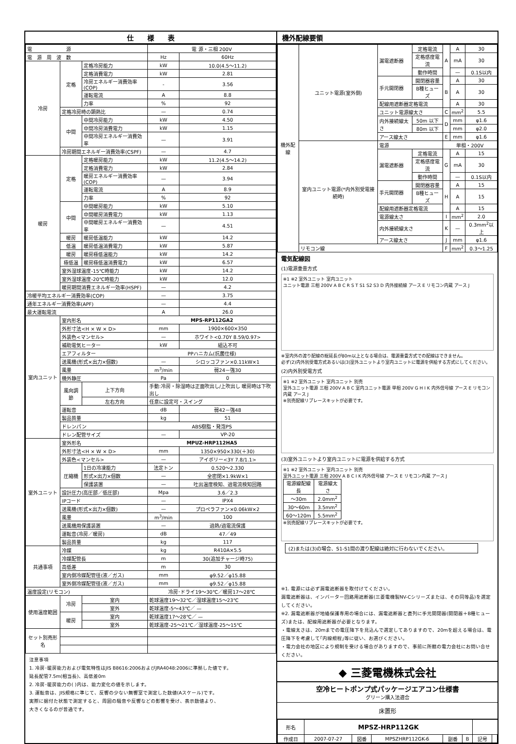仕　　様　　表
| 電 源 | | | 電 源・三相 200V | |
| 電 源 周 波 数 | | | Hz | 60Hz |
| 冷房 | 定格 | 定格冷房能力 | kW | 10.0(4.5～11.2) |
| | | 定格消費電力 | kW | 2.81 |
| | | 冷房エネルギー消費効率(COP) | - | 3.56 |
| | | 運転電流 | A | 8.8 |
| | | 力率 | % | 92 |
| | 定格冷房時の顕熱比 | | — | 0.74 |
| | 中間 | 中間冷房能力 | kW | 4.50 |
| | | 中間冷房消費電力 | kW | 1.15 |
| | | 中間冷房エネルギー消費効率 | — | 3.91 |
| | 冷房期間エネルギー消費効率(CSPF) | | — | 4.7 |
| 暖房 | 定格 | 定格暖房能力 | kW | 11.2(4.5～14.2) |
| | | 定格消費電力 | kW | 2.84 |
| | | 暖房エネルギー消費効率(COP) | — | 3.94 |
| | | 運転電流 | A | 8.9 |
| | | 力率 | % | 92 |
| | 中間 | 中間暖房能力 | kW | 5.10 |
| | | 中間暖房消費電力 | kW | 1.13 |
| | | 中間暖房エネルギー消費効率 | — | 4.51 |
| | 暖房 | 暖房低温能力 | kW | 14.2 |
| | 低温 | 暖房低温消費電力 | kW | 5.87 |
| | 暖房 | 暖房極低温能力 | kW | 14.2 |
| | 極低温 | 暖房極低温消費電力 | kW | 6.57 |
| | 室外湿球温度-15℃時能力 | | kW | 14.2 |
| | 室外湿球温度-20℃時能力 | | kW | 12.0 |
| | 暖房期間消費エネルギー効率(HSPF) | | — | 4.2 |
| 冷暖平均エネルギー消費効率(COP) | | | — | 3.75 |
| 通年エネルギー消費効率(APF) | | | — | 4.4 |
| 最大運転電流 | | | A | 26.0 |
| 室内ユニット | 室内形名 | | MPS-RP112GA2 | |
| | 外形寸法<H × W × D> | | mm | 1900×600×350 |
| | 外装色<マンセル> | | — | ホワイト<0.70Y 8.59/0.97> |
| | 補助電気ヒーター | | kW | 組込不可 |
| | エアフィルター | | PPハニカム(抗菌仕様) | |
| | 送風機(形式×出力×個数) | | — | シロッコファン×0.11kW×1 |
| | 風量 | | m<sup>3</sup>/min | 弱24－強30 |
| | 機外静圧 | | Pa | 0 |
| | 風向調節 | 上下方向 | 手動:冷房・除湿時は正面吹出し/上吹出し 暖房時は下吹出し | |
| | | 左右方向 | 任意に設定可・スイング | |
| | 運転音 | | dB | 弱42－強48 |
| | 製品質量 | | kg | 51 |
| | ドレンパン | | ABS樹脂・発泡PS | |
| | ドレン配管サイズ | | — | VP-20 |
| 室外ユニット | 室外形名 | | MPUZ-HRP112HA5 | |
| | 外形寸法<H × W × D> | | mm | 1350×950×330(＋30) |
| | 外装色<マンセル> | | — | アイボリー<3Y 7.8/1.1> |
| | 圧縮機 | 1日の冷凍能力 | 法定トン | 0.520～2.330 |
| | | 形式×出力×個数 | — | 全密閉×1.9kW×1 |
| | | 保護装置 | — | 吐出温度検知、過電流検知回路 |
| | 設計圧力(高圧部／低圧部) | | Mpa | 3.6／2.3 |
| | IPコード | | — | IPX4 |
| | 送風機(形式×出力×個数) | | — | プロペラファン×0.06kW×2 |
| | 風量 | | m<sup>3</sup>/min | 100 |
| | 送風機用保護装置 | | — | 過熱/過電流保護 |
| | 運転音(冷房／暖房) | | dB | 47／49 |
| | 製品質量 | | kg | 117 |
| 共通事項 | 冷媒 | | kg | R410A×5.5 |
| | 冷媒配管長 | | m | 30(追加チャージ時75) |
| | 高低差 | | m | 30 |
| | 室内側冷媒配管径(液／ガス) | | mm | φ9.52／φ15.88 |
| | 室外側冷媒配管径(液／ガス) | | mm | φ9.52／φ15.88 |
| 温度設定(リモコン) | | | 冷房･ドライ19～30℃／暖房17～28℃ | |
| 使用温度範囲 | 冷房 | 室内 | 乾球温度19～32℃／湿球温度15～23℃ | |
| | | 室外 | 乾球温度-5～43℃／ — | |
| | 暖房 | 室内 | 乾球温度17～28℃／ — | |
| | | 室外 | 乾球温度-25～21℃／湿球温度-25～15℃ | |
| セット別売形名 | | | | |
注意事項
1. 冷房･暖房能力および電気特性はJIS B8616:2006およびJRA4048:2006に準拠した値です。
延長配管7.5m(相当長)、高低差0m
2. 冷房･暖房能力の( )内は、能力変化の値を示します。
3. 運転音は、JIS規格に準じて、反響の少ない無響室で測定した数値(Aスケール)です。
実際に据付た状態で測定すると、周囲の騒音や反響などの影響を受け、表示数値より、
大きくなるのが普通です。
機外配線要領
| 機外配線 | ユニット電源(室外側) | 漏電遮断器 | 定格電流 | A | A | 30 |
| | | | 定格感度電流 | | mA | 30 |
| | | | 動作時間 | | — | 0.1S以内 |
| | | 手元開閉器 | 開閉器容量 | B | A | 30 |
| | | | B種ヒューズ | | A | 30 |
| | | 配線用遮断器定格電流 | | | A | 30 |
| | | ユニット電源線太さ | | C | mm<sup>2</sup> | 5.5 |
| | | 内外接続線太さ | 50m 以下 | D | mm | φ1.6 |
| | | | 80m 以下 | | mm | φ2.0 |
| | | アース線太さ | | E | mm | φ1.6 |
| | 室内ユニット電源(*内外別受電接続時) | 電源 | | 単相・200V | | |
| | | 漏電遮断器 | 定格電流 | G | A | 15 |
| | | | 定格感度電流 | | mA | 30 |
| | | | 動作時間 | | — | 0.1S以内 |
| | | 手元開閉器 | 開閉器容量 | H | A | 15 |
| | | | B種ヒューズ | | A | 15 |
| | | 配線用遮断器定格電流 | | | A | 15 |
| | | 電源線太さ | | I | mm<sup>2</sup> | 2.0 |
| | | 内外接続線太さ | | K | — | 0.3mm<sup>2</sup>以上 |
| | | アース線太さ | | J | mm | φ1.6 |
| | リモコン線 | | | F | mm<sup>2</sup> | 0.3～1.25 |
電気配線図
(1)電源重畳方式
※1 ※2 室外ユニット 室内ユニット
ユニット電源 三相 200V A B C R S T S1 S2 S3 D 内外接続線 アース E リモコン内蔵 アース J
※室内外の渡り配線の総延長が80m以上となる場合は、電源重畳方式での配線はできません。
必ず(2)内外別受電方式あるいは(3)室外ユニットより室内ユニットに電源を供給する方式にしてください。
(2)内外別受電方式
※1 ※2 室外ユニット 室内ユニット 別売
室外ユニット電源 三相 200V A B C 室内ユニット電源 単相 200V G H I K 内外信号線 アース E リモコン内蔵 アース J
※別売配線リプレースキットが必要です。
(3)室外ユニットより室内ユニットに電源を供給する方式
※1 ※2 室外ユニット 室内ユニット 別売
室外ユニット電源 三相 200V A B C I K 内外信号線 アース E リモコン内蔵 アース J
| 電源線配線長 | 電源線太さ |
| ～30m | 2.0mm<sup>2</sup> |
| 30～60m | 3.5mm<sup>2</sup> |
| 60～120m | 5.5mm<sup>2</sup> |
※別売配線リプレースキットが必要です。
(2)または(3)の場合、S1-S1間の渡り配線は絶対に行わないでください。
※1. 電源には必ず漏電遮断器を取付けてください。
漏電遮断器は、インバーター回路用遮断器(三菱電機製NV-Cシリーズまたは、その同等品)を選定してください。
※2. 漏電遮断器が地絡保護専用の場合には、漏電遮断器と直列に手元開閉器(開閉器＋B種ヒューズ)または、配線用遮断器が必要となります。
・電線太さは、20mまでの電圧降下を見込んで選定してありますので、20mを超える場合は、電圧降下を考慮して｢内線規程｣等に従い、お選びください。
・電力会社の地区により規制を受ける場合がありますので、事前に所轄の電力会社にお問い合せください。
◆ 三菱電機株式会社
空冷ヒートポンプ式パッケージエアコン仕様書
グリーン購入法適合
床置形
| 形名 | MPSZ-HRP112GK | | | | | | |
| 作成日 | 2007-07-27 | 図番 | MPSZHRP112GK-6 | 副番 | B | 記号 | |